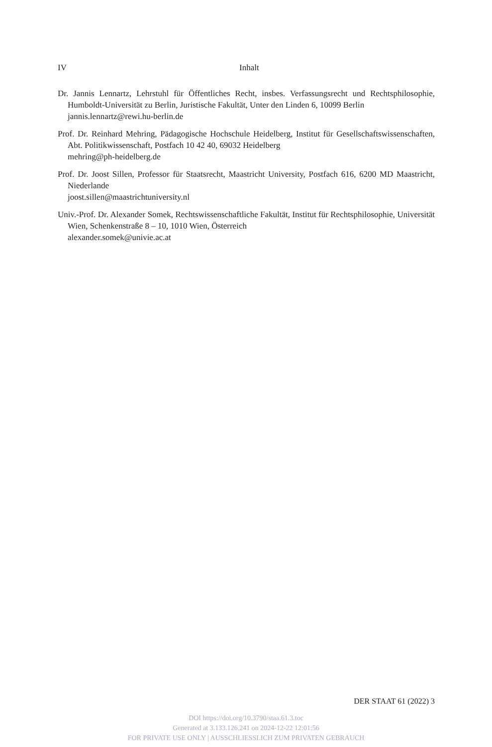IV Inhalt
Dr. Jannis Lennartz, Lehrstuhl für Öffentliches Recht, insbes. Verfassungsrecht und Rechtsphilosophie, Humboldt-Universität zu Berlin, Juristische Fakultät, Unter den Linden 6, 10099 Berlin
jannis.lennartz@rewi.hu-berlin.de
Prof. Dr. Reinhard Mehring, Pädagogische Hochschule Heidelberg, Institut für Gesellschaftswissenschaften, Abt. Politikwissenschaft, Postfach 10 42 40, 69032 Heidelberg
mehring@ph-heidelberg.de
Prof. Dr. Joost Sillen, Professor für Staatsrecht, Maastricht University, Postfach 616, 6200 MD Maastricht, Niederlande
joost.sillen@maastrichtuniversity.nl
Univ.-Prof. Dr. Alexander Somek, Rechtswissenschaftliche Fakultät, Institut für Rechtsphilosophie, Universität Wien, Schenkenstraße 8 – 10, 1010 Wien, Österreich
alexander.somek@univie.ac.at
DER STAAT 61 (2022) 3
DOI https://doi.org/10.3790/staa.61.3.toc
Generated at 3.133.126.241 on 2024-12-22 12:01:56
FOR PRIVATE USE ONLY | AUSSCHLIESSLICH ZUM PRIVATEN GEBRAUCH